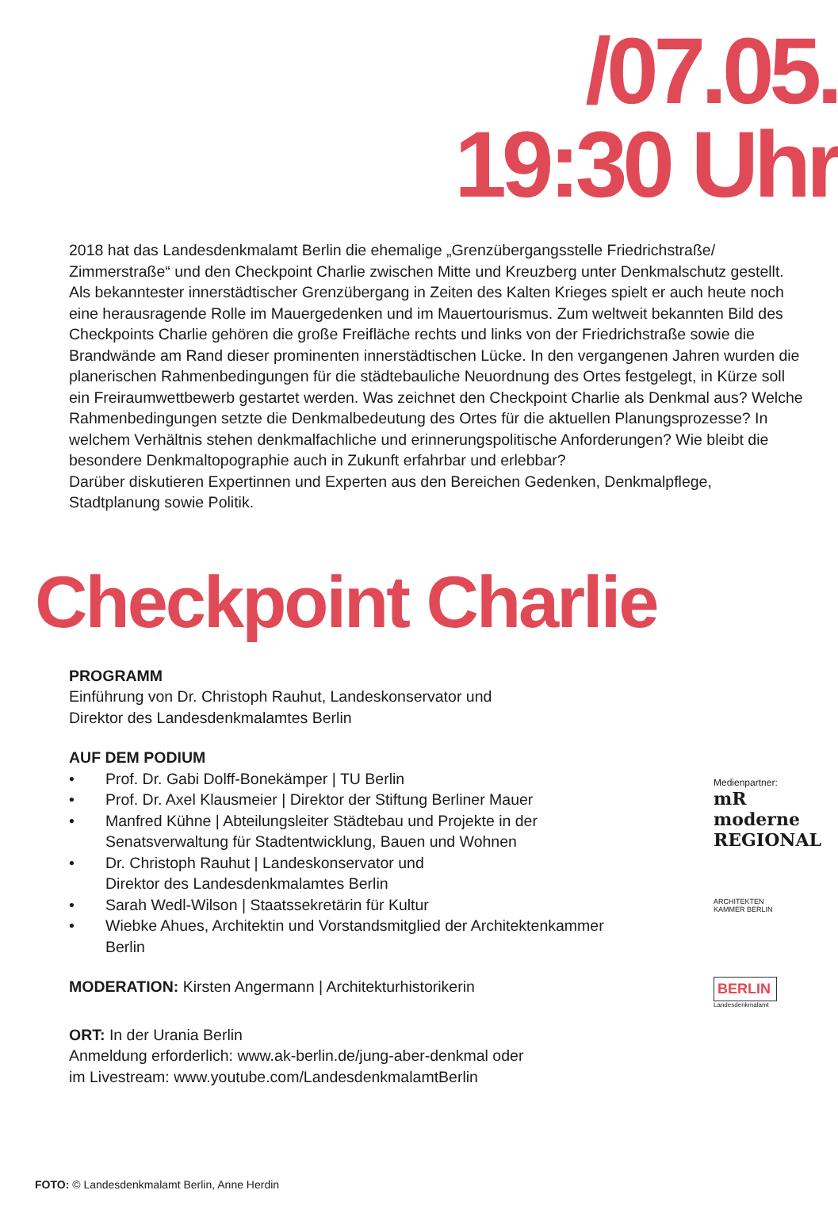/07.05.
19:30 Uhr
2018 hat das Landesdenkmalamt Berlin die ehemalige „Grenzübergangsstelle Friedrichstraße/ Zimmerstraße“ und den Checkpoint Charlie zwischen Mitte und Kreuzberg unter Denkmalschutz gestellt. Als bekanntester innerstädtischer Grenzübergang in Zeiten des Kalten Krieges spielt er auch heute noch eine herausragende Rolle im Mauergedenken und im Mauertourismus. Zum weltweit bekannten Bild des Checkpoints Charlie gehören die große Freifläche rechts und links von der Friedrichstraße sowie die Brandwände am Rand dieser prominenten innerstädtischen Lücke. In den vergangenen Jahren wurden die planerischen Rahmenbedingungen für die städtebauliche Neuordnung des Ortes festgelegt, in Kürze soll ein Freiraumwettbewerb gestartet werden. Was zeichnet den Checkpoint Charlie als Denkmal aus? Welche Rahmenbedingungen setzte die Denkmalbedeutung des Ortes für die aktuellen Planungsprozesse? In welchem Verhältnis stehen denkmalfachliche und erinnerungspolitische Anforderungen? Wie bleibt die besondere Denkmaltopographie auch in Zukunft erfahrbar und erlebbar?
Darüber diskutieren Expertinnen und Experten aus den Bereichen Gedenken, Denkmalpflege, Stadtplanung sowie Politik.
Checkpoint Charlie
PROGRAMM
Einführung von Dr. Christoph Rauhut, Landeskonservator und
Direktor des Landesdenkmalamtes Berlin
AUF DEM PODIUM
• Prof. Dr. Gabi Dolff-Bonekämper | TU Berlin
• Prof. Dr. Axel Klausmeier | Direktor der Stiftung Berliner Mauer
• Manfred Kühne | Abteilungsleiter Städtebau und Projekte in der Senatsverwaltung für Stadtentwicklung, Bauen und Wohnen
• Dr. Christoph Rauhut | Landeskonservator und
Direktor des Landesdenkmalamtes Berlin
• Sarah Wedl-Wilson | Staatssekretärin für Kultur
• Wiebke Ahues, Architektin und Vorstandsmitglied der Architektenkammer Berlin
MODERATION: Kirsten Angermann | Architekturhistorikerin
ORT: In der Urania Berlin
Anmeldung erforderlich: www.ak-berlin.de/jung-aber-denkmal oder
im Livestream: www.youtube.com/LandesdenkmalamtBerlin
Medienpartner: mR moderne REGIONAL
ARCHITEKTEN KAMMER BERLIN
BERLIN
Landesdenkmalamt
FOTO: © Landesdenkmalamt Berlin, Anne Herdin